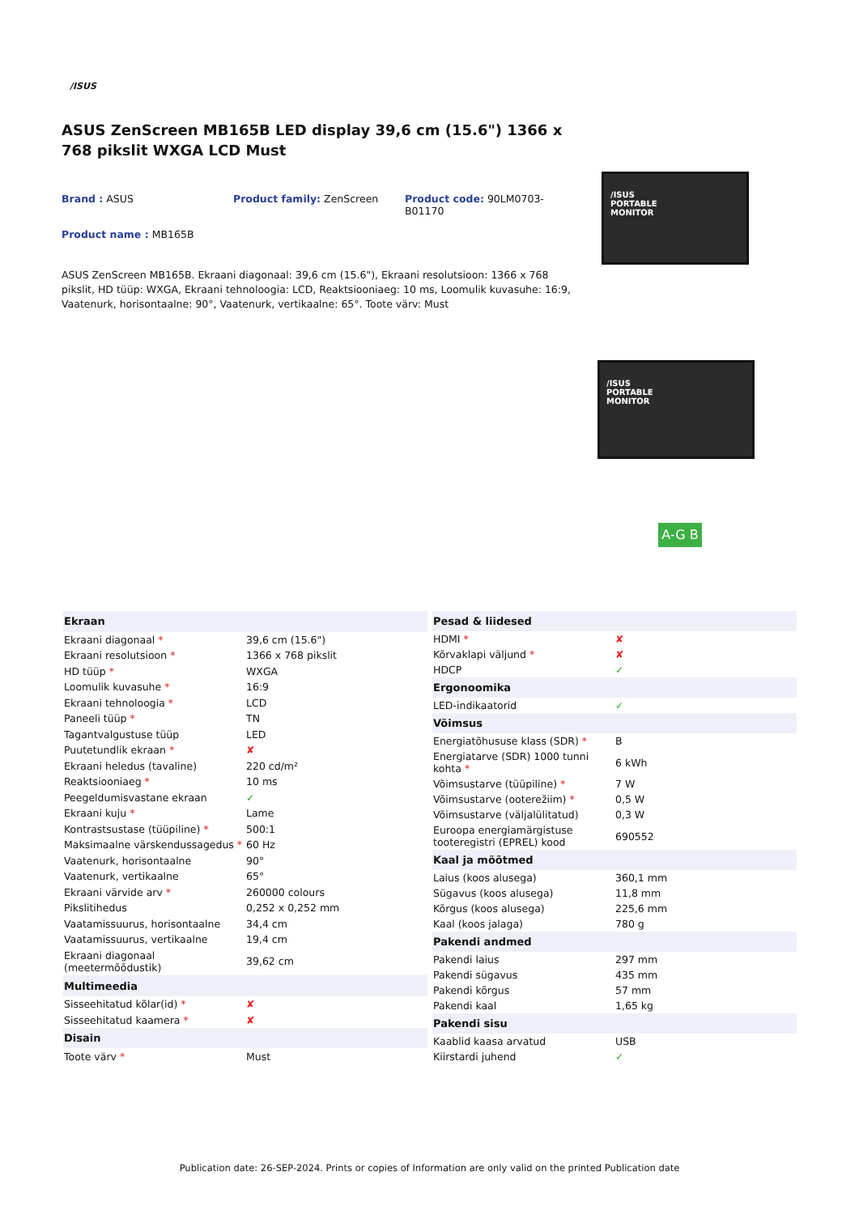/ISUS
ASUS ZenScreen MB165B LED display 39,6 cm (15.6") 1366 x 768 pikslit WXGA LCD Must
Brand : ASUS Product family: ZenScreen Product code: 90LM0703-B01170
Product name : MB165B
ASUS ZenScreen MB165B. Ekraani diagonaal: 39,6 cm (15.6"), Ekraani resolutsioon: 1366 x 768 pikslit, HD tüüp: WXGA, Ekraani tehnoloogia: LCD, Reaktsiooniaeg: 10 ms, Loomulik kuvasuhe: 16:9, Vaatenurk, horisontaalne: 90°, Vaatenurk, vertikaalne: 65°. Toote värv: Must
/ISUS
PORTABLE
MONITOR
/ISUS
PORTABLE
MONITOR
A-G B
| Ekraan | |
| --- | --- |
| Ekraani diagonaal * | 39,6 cm (15.6") |
| Ekraani resolutsioon * | 1366 x 768 pikslit |
| HD tüüp * | WXGA |
| Loomulik kuvasuhe * | 16:9 |
| Ekraani tehnoloogia * | LCD |
| Paneeli tüüp * | TN |
| Tagantvalgustuse tüüp | LED |
| Puutetundlik ekraan * | ✘ |
| Ekraani heledus (tavaline) | 220 cd/m² |
| Reaktsiooniaeg * | 10 ms |
| Peegeldumisvastane ekraan | ✓ |
| Ekraani kuju * | Lame |
| Kontrastsustase (tüüpiline) * | 500:1 |
| Maksimaalne värskendussagedus * | 60 Hz |
| Vaatenurk, horisontaalne | 90° |
| Vaatenurk, vertikaalne | 65° |
| Ekraani värvide arv * | 260000 colours |
| Pikslitihedus | 0,252 x 0,252 mm |
| Vaatamissuurus, horisontaalne | 34,4 cm |
| Vaatamissuurus, vertikaalne | 19,4 cm |
| Ekraani diagonaal (meetermõõdustik) | 39,62 cm |
| Multimeedia | |
| Sisseehitatud kõlar(id) * | ✘ |
| Sisseehitatud kaamera * | ✘ |
| Disain | |
| Toote värv * | Must |
| Pesad & liidesed | |
| --- | --- |
| HDMI * | ✘ |
| Kõrvaklapi väljund * | ✘ |
| HDCP | ✓ |
| Ergonoomika | |
| LED-indikaatorid | ✓ |
| Võimsus | |
| Energiatõhususe klass (SDR) * | B |
| Energiatarve (SDR) 1000 tunni kohta * | 6 kWh |
| Võimsustarve (tüüpiline) * | 7 W |
| Võimsustarve (ooterežiim) * | 0,5 W |
| Võimsustarve (väljalülitatud) | 0,3 W |
| Euroopa energiamärgistuse tooteregistri (EPREL) kood | 690552 |
| Kaal ja mõõtmed | |
| Laius (koos alusega) | 360,1 mm |
| Sügavus (koos alusega) | 11,8 mm |
| Kõrgus (koos alusega) | 225,6 mm |
| Kaal (koos jalaga) | 780 g |
| Pakendi andmed | |
| Pakendi laius | 297 mm |
| Pakendi sügavus | 435 mm |
| Pakendi kõrgus | 57 mm |
| Pakendi kaal | 1,65 kg |
| Pakendi sisu | |
| Kaablid kaasa arvatud | USB |
| Kiirstardi juhend | ✓ |
Publication date: 26-SEP-2024. Prints or copies of Information are only valid on the printed Publication date